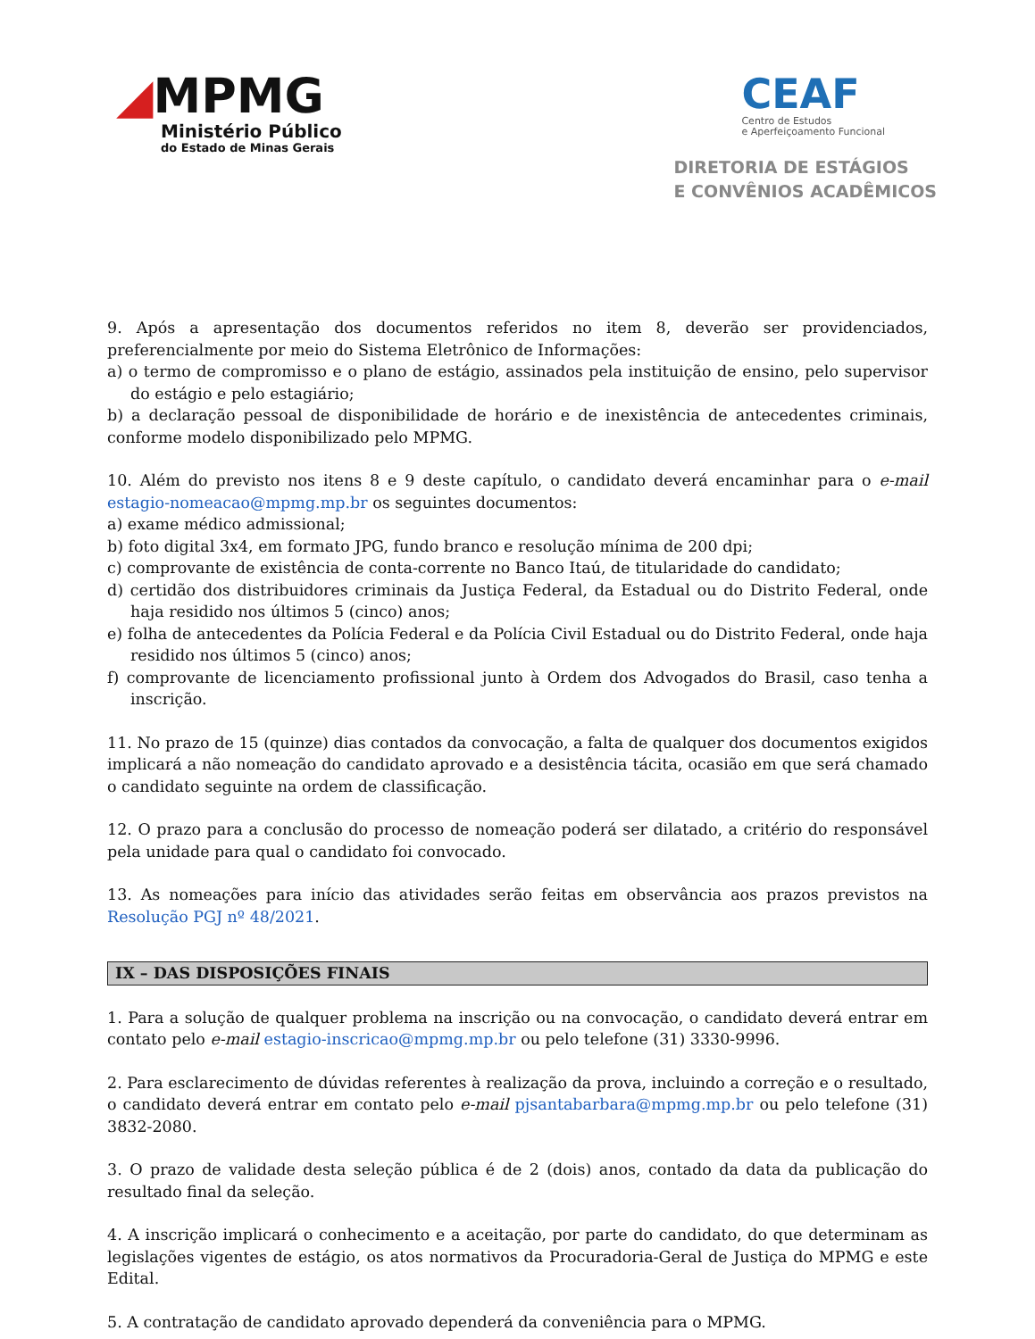◢MPMG
Ministério Público
do Estado de Minas Gerais
CEAF
Centro de Estudos
e Aperfeiçoamento Funcional
DIRETORIA DE ESTÁGIOS
E CONVÊNIOS ACADÊMICOS
9. Após a apresentação dos documentos referidos no item 8, deverão ser providenciados, preferencialmente por meio do Sistema Eletrônico de Informações:
a) o termo de compromisso e o plano de estágio, assinados pela instituição de ensino, pelo supervisor do estágio e pelo estagiário;
b) a declaração pessoal de disponibilidade de horário e de inexistência de antecedentes criminais, conforme modelo disponibilizado pelo MPMG.
10. Além do previsto nos itens 8 e 9 deste capítulo, o candidato deverá encaminhar para o e-mail estagio-nomeacao@mpmg.mp.br os seguintes documentos:
a) exame médico admissional;
b) foto digital 3x4, em formato JPG, fundo branco e resolução mínima de 200 dpi;
c) comprovante de existência de conta-corrente no Banco Itaú, de titularidade do candidato;
d) certidão dos distribuidores criminais da Justiça Federal, da Estadual ou do Distrito Federal, onde haja residido nos últimos 5 (cinco) anos;
e) folha de antecedentes da Polícia Federal e da Polícia Civil Estadual ou do Distrito Federal, onde haja residido nos últimos 5 (cinco) anos;
f) comprovante de licenciamento profissional junto à Ordem dos Advogados do Brasil, caso tenha a inscrição.
11. No prazo de 15 (quinze) dias contados da convocação, a falta de qualquer dos documentos exigidos implicará a não nomeação do candidato aprovado e a desistência tácita, ocasião em que será chamado o candidato seguinte na ordem de classificação.
12. O prazo para a conclusão do processo de nomeação poderá ser dilatado, a critério do responsável pela unidade para qual o candidato foi convocado.
13. As nomeações para início das atividades serão feitas em observância aos prazos previstos na Resolução PGJ nº 48/2021.
IX – DAS DISPOSIÇÕES FINAIS
1. Para a solução de qualquer problema na inscrição ou na convocação, o candidato deverá entrar em contato pelo e-mail estagio-inscricao@mpmg.mp.br ou pelo telefone (31) 3330-9996.
2. Para esclarecimento de dúvidas referentes à realização da prova, incluindo a correção e o resultado, o candidato deverá entrar em contato pelo e-mail pjsantabarbara@mpmg.mp.br ou pelo telefone (31) 3832-2080.
3. O prazo de validade desta seleção pública é de 2 (dois) anos, contado da data da publicação do resultado final da seleção.
4. A inscrição implicará o conhecimento e a aceitação, por parte do candidato, do que determinam as legislações vigentes de estágio, os atos normativos da Procuradoria-Geral de Justiça do MPMG e este Edital.
5. A contratação de candidato aprovado dependerá da conveniência para o MPMG.